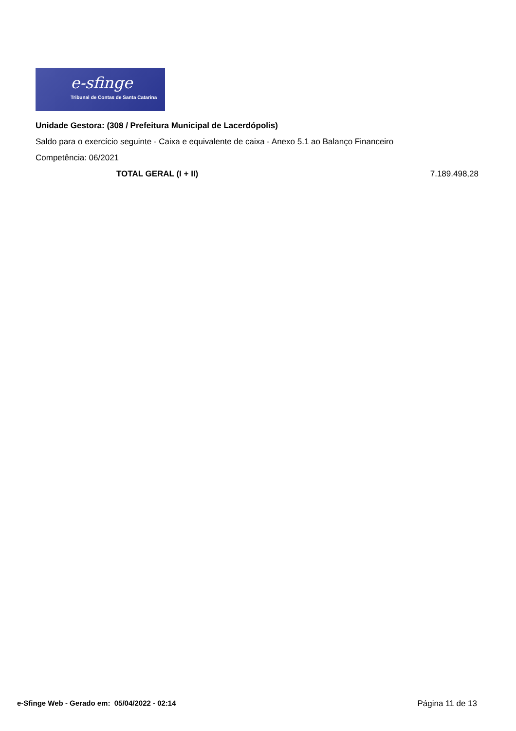e-sfinge
Tribunal de Contas de Santa Catarina
Unidade Gestora: (308 / Prefeitura Municipal de Lacerdópolis)
Saldo para o exercício seguinte - Caixa e equivalente de caixa - Anexo 5.1 ao Balanço Financeiro
Competência: 06/2021
| TOTAL GERAL (I + II) | 7.189.498,28 |
e-Sfinge Web - Gerado em: 05/04/2022 - 02:14 Página 11 de 13